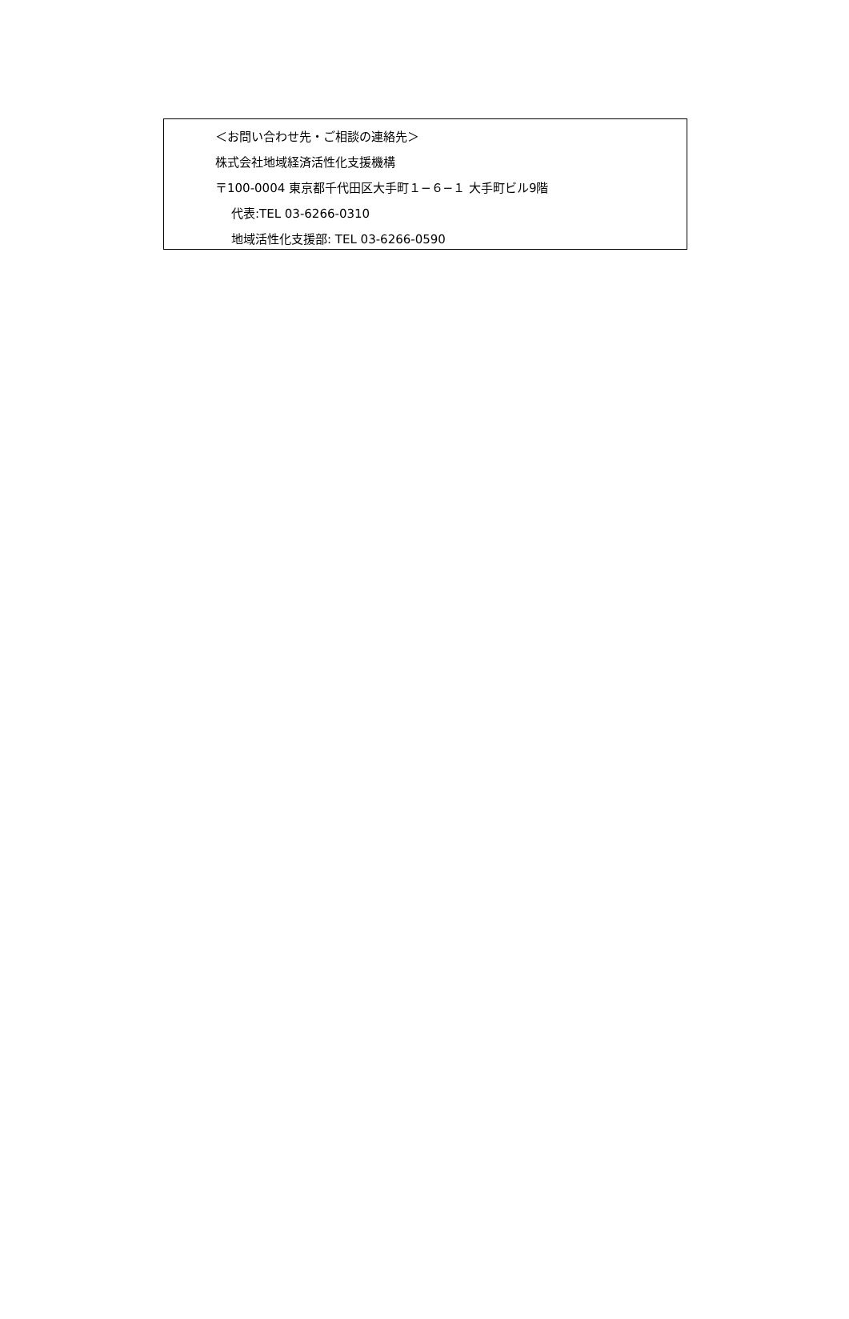＜お問い合わせ先・ご相談の連絡先＞
株式会社地域経済活性化支援機構
〒100-0004 東京都千代田区大手町１−６−１ 大手町ビル9階
代表:TEL 03-6266-0310
地域活性化支援部: TEL 03-6266-0590